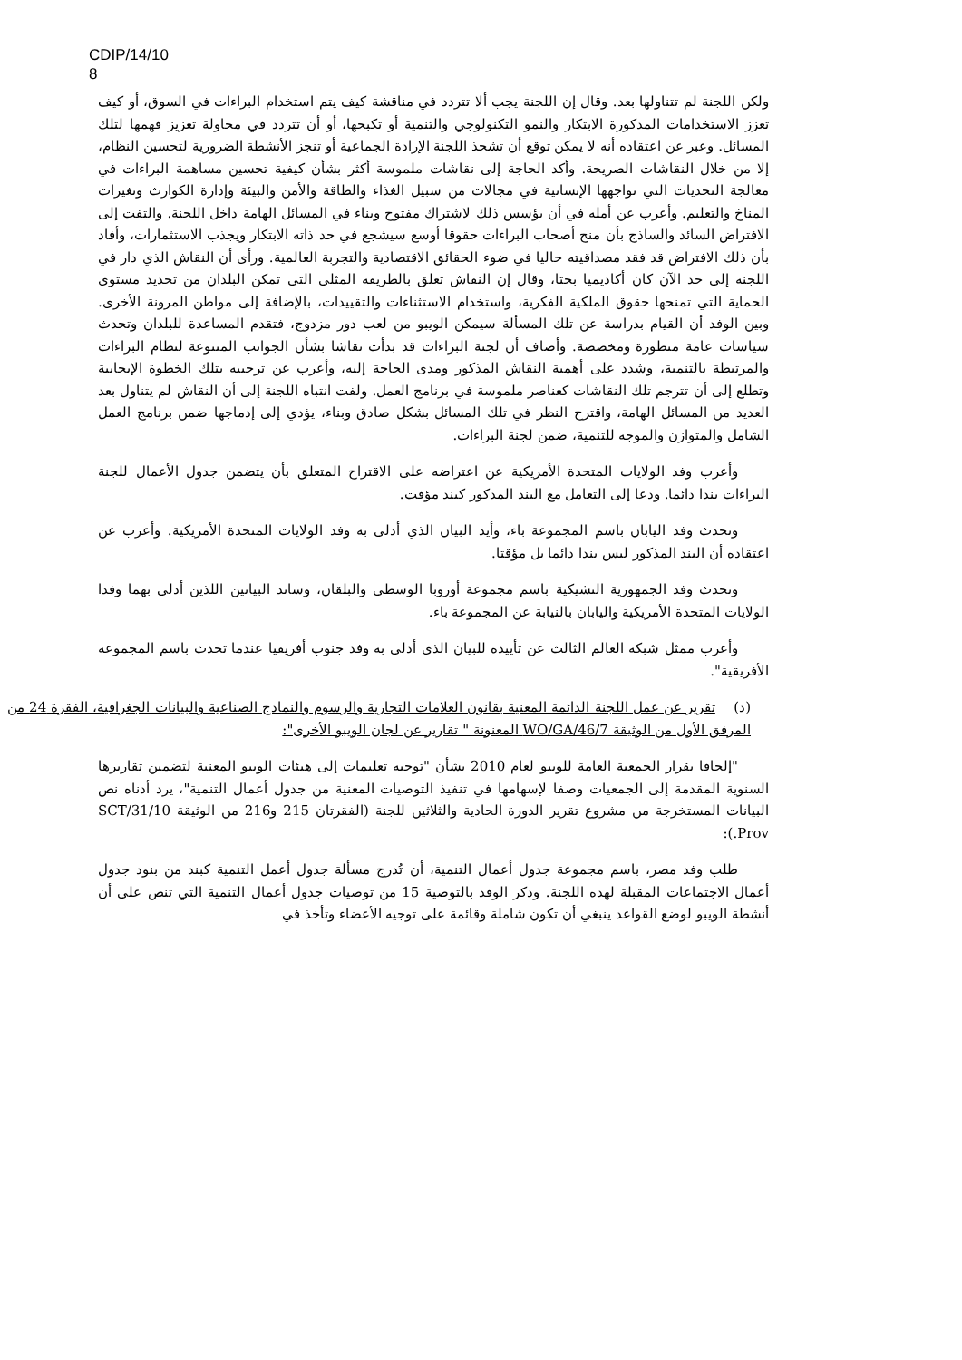CDIP/14/10
8
ولكن اللجنة لم تتناولها بعد. وقال إن اللجنة يجب ألا تتردد في مناقشة كيف يتم استخدام البراءات في السوق، أو كيف تعزز الاستخدامات المذكورة الابتكار والنمو التكنولوجي والتنمية أو تكبحها، أو أن تتردد في محاولة تعزيز فهمها لتلك المسائل. وعبر عن اعتقاده أنه لا يمكن توقع أن تشحذ اللجنة الإرادة الجماعية أو تنجز الأنشطة الضرورية لتحسين النظام، إلا من خلال النقاشات الصريحة. وأكد الحاجة إلى نقاشات ملموسة أكثر بشأن كيفية تحسين مساهمة البراءات في معالجة التحديات التي تواجهها الإنسانية في مجالات من سبيل الغذاء والطاقة والأمن والبيئة وإدارة الكوارث وتغيرات المناخ والتعليم. وأعرب عن أمله في أن يؤسس ذلك لاشتراك مفتوح وبناء في المسائل الهامة داخل اللجنة. والتفت إلى الافتراض السائد والساذج بأن منح أصحاب البراءات حقوقا أوسع سيشجع في حد ذاته الابتكار ويجذب الاستثمارات، وأفاد بأن ذلك الافتراض قد فقد مصداقيته حاليا في ضوء الحقائق الاقتصادية والتجربة العالمية. ورأى أن النقاش الذي دار في اللجنة إلى حد الآن كان أكاديميا بحتا، وقال إن النقاش تعلق بالطريقة المثلى التي تمكن البلدان من تحديد مستوى الحماية التي تمنحها حقوق الملكية الفكرية، واستخدام الاستثناءات والتقييدات، بالإضافة إلى مواطن المرونة الأخرى. وبين الوفد أن القيام بدراسة عن تلك المسألة سيمكن الويبو من لعب دور مزدوج، فتقدم المساعدة للبلدان وتحدث سياسات عامة متطورة ومخصصة. وأضاف أن لجنة البراءات قد بدأت نقاشا بشأن الجوانب المتنوعة لنظام البراءات والمرتبطة بالتنمية، وشدد على أهمية النقاش المذكور ومدى الحاجة إليه، وأعرب عن ترحيبه بتلك الخطوة الإيجابية وتطلع إلى أن تترجم تلك النقاشات كعناصر ملموسة في برنامج العمل. ولفت انتباه اللجنة إلى أن النقاش لم يتناول بعد العديد من المسائل الهامة، واقترح النظر في تلك المسائل بشكل صادق وبناء، يؤدي إلى إدماجها ضمن برنامج العمل الشامل والمتوازن والموجه للتنمية، ضمن لجنة البراءات.
وأعرب وفد الولايات المتحدة الأمريكية عن اعتراضه على الاقتراح المتعلق بأن يتضمن جدول الأعمال للجنة البراءات بندا دائما. ودعا إلى التعامل مع البند المذكور كبند مؤقت.
وتحدث وفد اليابان باسم المجموعة باء، وأيد البيان الذي أدلى به وفد الولايات المتحدة الأمريكية. وأعرب عن اعتقاده أن البند المذكور ليس بندا دائما بل مؤقتا.
وتحدث وفد الجمهورية التشيكية باسم مجموعة أوروبا الوسطى والبلقان، وساند البيانين اللذين أدلى بهما وفدا الولايات المتحدة الأمريكية واليابان بالنيابة عن المجموعة باء.
وأعرب ممثل شبكة العالم الثالث عن تأييده للبيان الذي أدلى به وفد جنوب أفريقيا عندما تحدث باسم المجموعة الأفريقية".
(د) تقرير عن عمل اللجنة الدائمة المعنية بقانون العلامات التجارية والرسوم والنماذج الصناعية والبيانات الجغرافية، الفقرة 24 من المرفق الأول من الوثيقة WO/GA/46/7 المعنونة " تقارير عن لجان الويبو الأخرى":
"إلحاقا بقرار الجمعية العامة للويبو لعام 2010 بشأن "توجيه تعليمات إلى هيئات الويبو المعنية لتضمين تقاريرها السنوية المقدمة إلى الجمعيات وصفا لإسهامها في تنفيذ التوصيات المعنية من جدول أعمال التنمية"، يرد أدناه نص البيانات المستخرجة من مشروع تقرير الدورة الحادية والثلاثين للجنة (الفقرتان 215 و216 من الوثيقة SCT/31/10 Prov.):
طلب وفد مصر، باسم مجموعة جدول أعمال التنمية، أن تُدرج مسألة جدول أعمل التنمية كبند من بنود جدول أعمال الاجتماعات المقبلة لهذه اللجنة. وذكر الوفد بالتوصية 15 من توصيات جدول أعمال التنمية التي تنص على أن أنشطة الويبو لوضع القواعد ينبغي أن تكون شاملة وقائمة على توجيه الأعضاء وتأخذ في